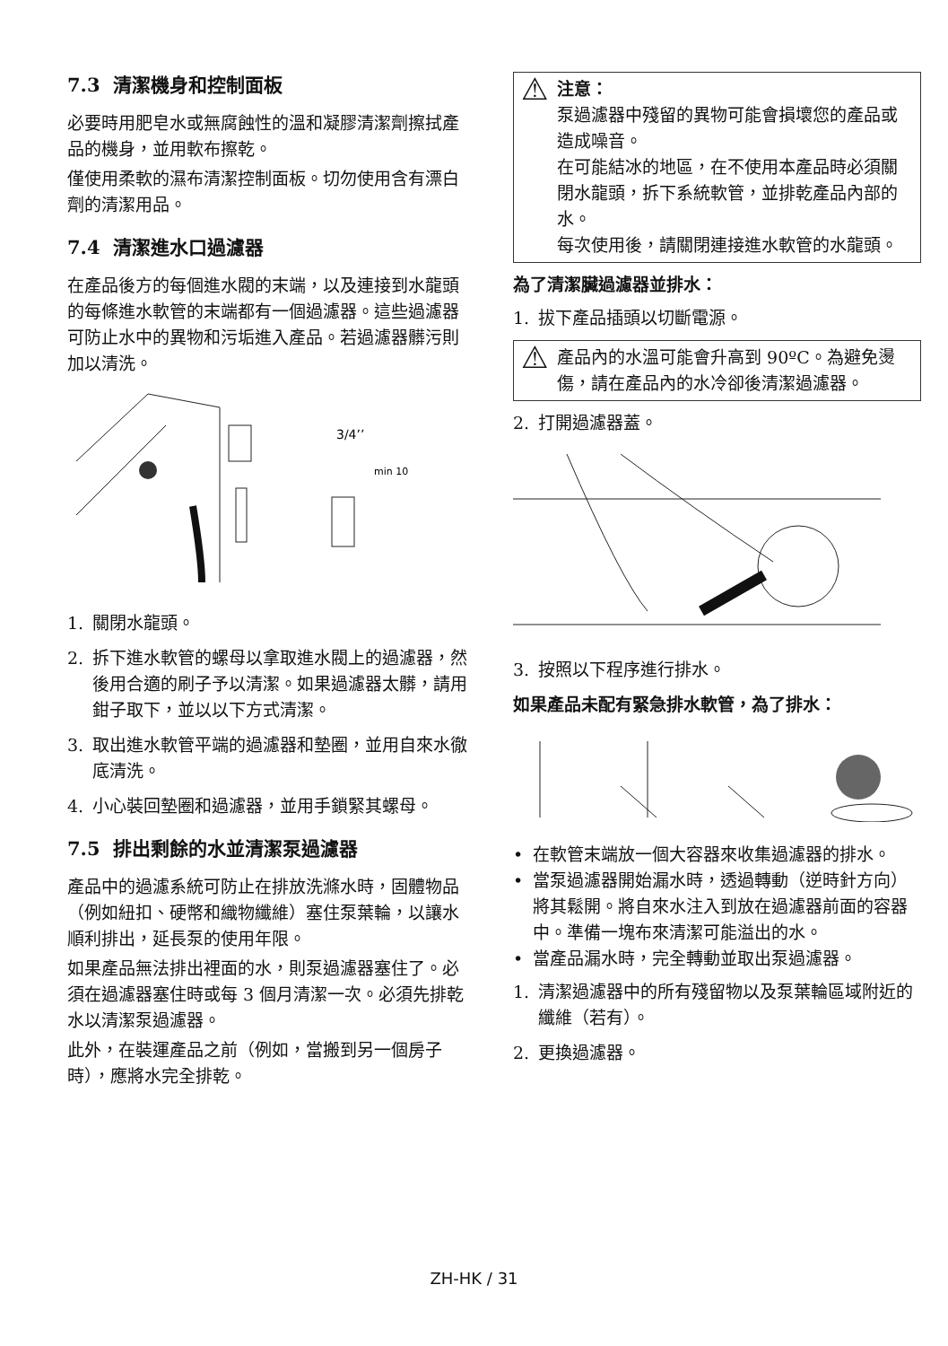7.3 清潔機身和控制面板
必要時用肥皂水或無腐蝕性的溫和凝膠清潔劑擦拭產品的機身，並用軟布擦乾。
僅使用柔軟的濕布清潔控制面板。切勿使用含有漂白劑的清潔用品。
7.4 清潔進水口過濾器
在產品後方的每個進水閥的末端，以及連接到水龍頭的每條進水軟管的末端都有一個過濾器。這些過濾器可防止水中的異物和污垢進入產品。若過濾器髒污則加以清洗。
3/4’’
min 10
1. 關閉水龍頭。
2. 拆下進水軟管的螺母以拿取進水閥上的過濾器，然後用合適的刷子予以清潔。如果過濾器太髒，請用鉗子取下，並以以下方式清潔。
3. 取出進水軟管平端的過濾器和墊圈，並用自來水徹底清洗。
4. 小心裝回墊圈和過濾器，並用手鎖緊其螺母。
7.5 排出剩餘的水並清潔泵過濾器
產品中的過濾系統可防止在排放洗滌水時，固體物品（例如紐扣、硬幣和織物纖維）塞住泵葉輪，以讓水順利排出，延長泵的使用年限。
如果產品無法排出裡面的水，則泵過濾器塞住了。必須在過濾器塞住時或每 3 個月清潔一次。必須先排乾水以清潔泵過濾器。
此外，在裝運產品之前（例如，當搬到另一個房子時），應將水完全排乾。
⚠
注意：
泵過濾器中殘留的異物可能會損壞您的產品或造成噪音。
在可能結冰的地區，在不使用本產品時必須關閉水龍頭，拆下系統軟管，並排乾產品內部的水。
每次使用後，請關閉連接進水軟管的水龍頭。
為了清潔臟過濾器並排水：
1. 拔下產品插頭以切斷電源。
⚠
產品內的水溫可能會升高到 90ºC。為避免燙傷，請在產品內的水冷卻後清潔過濾器。
2. 打開過濾器蓋。
3. 按照以下程序進行排水。
如果產品未配有緊急排水軟管，為了排水：
• 在軟管末端放一個大容器來收集過濾器的排水。
• 當泵過濾器開始漏水時，透過轉動（逆時針方向）將其鬆開。將自來水注入到放在過濾器前面的容器中。準備一塊布來清潔可能溢出的水。
• 當產品漏水時，完全轉動並取出泵過濾器。
1. 清潔過濾器中的所有殘留物以及泵葉輪區域附近的纖維（若有）。
2. 更換過濾器。
ZH-HK / 31